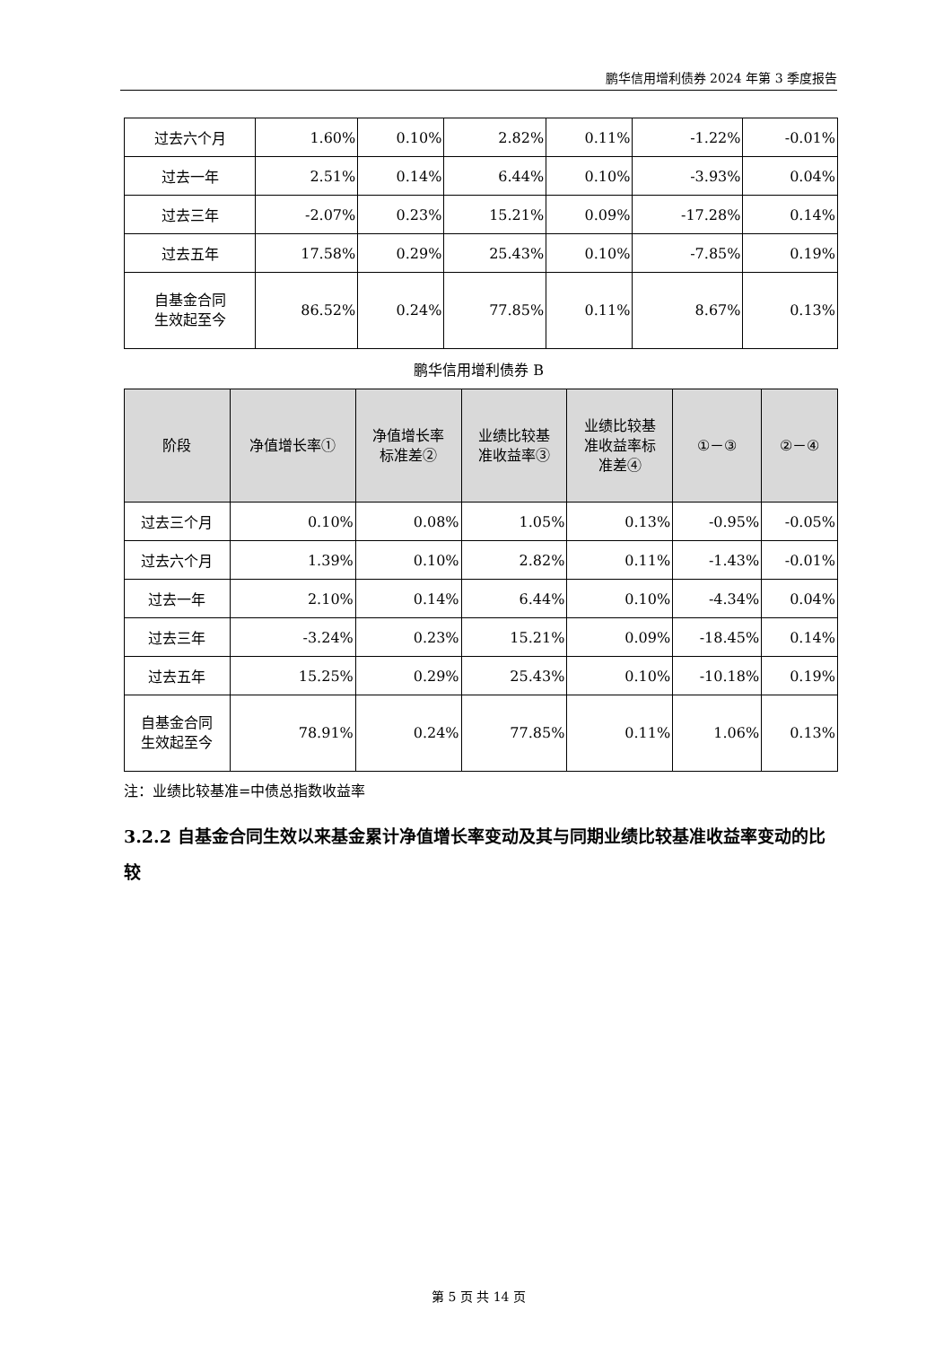鹏华信用增利债券 2024 年第 3 季度报告
| 过去六个月 | 1.60% | 0.10% | 2.82% | 0.11% | -1.22% | -0.01% |
| 过去一年 | 2.51% | 0.14% | 6.44% | 0.10% | -3.93% | 0.04% |
| 过去三年 | -2.07% | 0.23% | 15.21% | 0.09% | -17.28% | 0.14% |
| 过去五年 | 17.58% | 0.29% | 25.43% | 0.10% | -7.85% | 0.19% |
| 自基金合同 生效起至今 | 86.52% | 0.24% | 77.85% | 0.11% | 8.67% | 0.13% |
鹏华信用增利债券 B
| 阶段 | 净值增长率① | 净值增长率 标准差② | 业绩比较基 准收益率③ | 业绩比较基 准收益率标 准差④ | ①－③ | ②－④ |
| --- | --- | --- | --- | --- | --- | --- |
| 过去三个月 | 0.10% | 0.08% | 1.05% | 0.13% | -0.95% | -0.05% |
| 过去六个月 | 1.39% | 0.10% | 2.82% | 0.11% | -1.43% | -0.01% |
| 过去一年 | 2.10% | 0.14% | 6.44% | 0.10% | -4.34% | 0.04% |
| 过去三年 | -3.24% | 0.23% | 15.21% | 0.09% | -18.45% | 0.14% |
| 过去五年 | 15.25% | 0.29% | 25.43% | 0.10% | -10.18% | 0.19% |
| 自基金合同 生效起至今 | 78.91% | 0.24% | 77.85% | 0.11% | 1.06% | 0.13% |
注：业绩比较基准=中债总指数收益率
3.2.2 自基金合同生效以来基金累计净值增长率变动及其与同期业绩比较基准收益率变动的比较
第 5 页 共 14 页